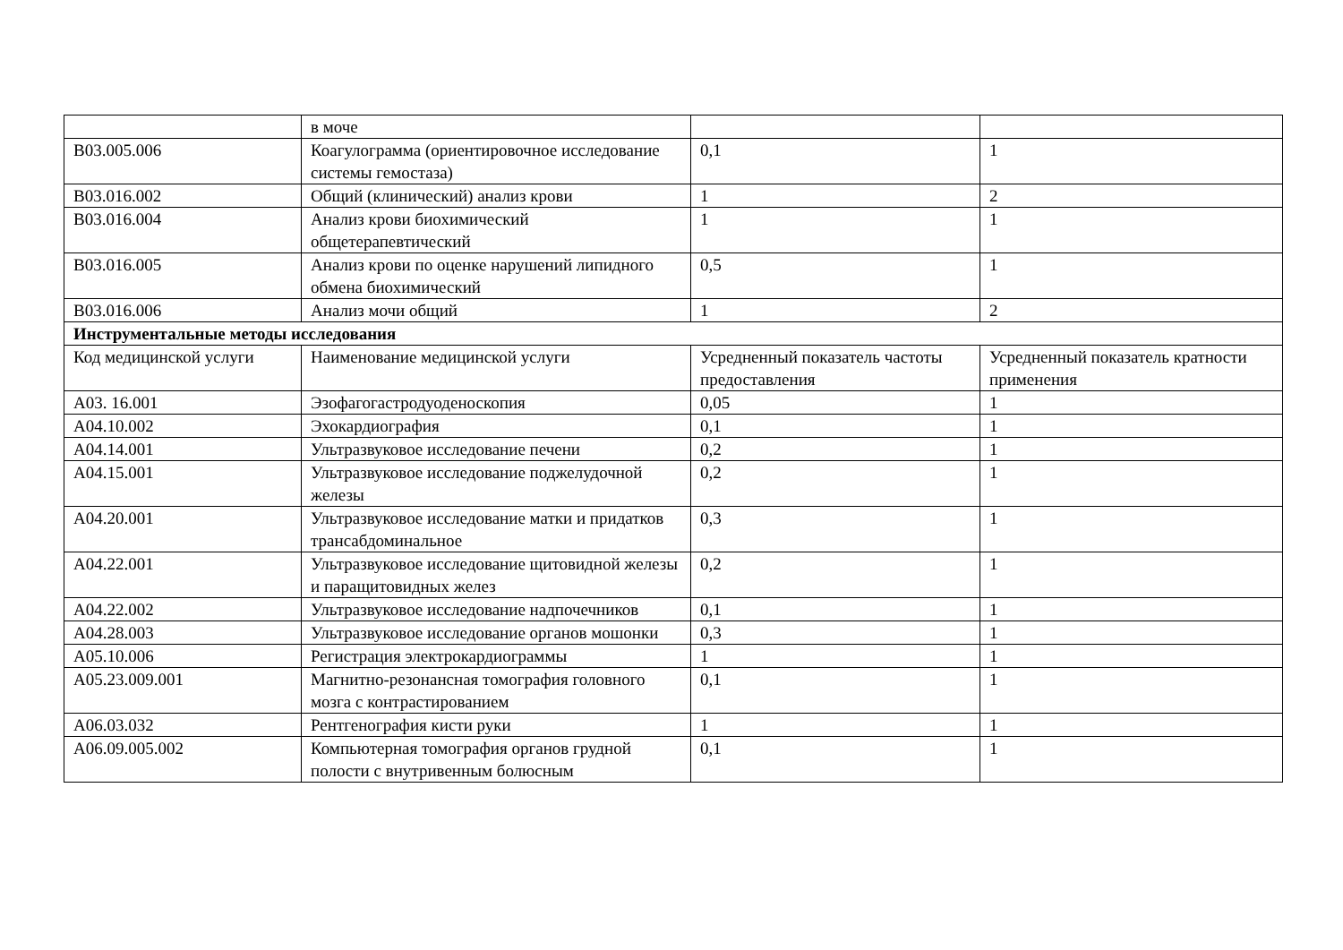| | в моче | | |
| B03.005.006 | Коагулограмма (ориентировочное исследование системы гемостаза) | 0,1 | 1 |
| B03.016.002 | Общий (клинический) анализ крови | 1 | 2 |
| B03.016.004 | Анализ крови биохимический общетерапевтический | 1 | 1 |
| B03.016.005 | Анализ крови по оценке нарушений липидного обмена биохимический | 0,5 | 1 |
| B03.016.006 | Анализ мочи общий | 1 | 2 |
| Инструментальные методы исследования | | | |
| Код медицинской услуги | Наименование медицинской услуги | Усредненный показатель частоты предоставления | Усредненный показатель кратности применения |
| A03. 16.001 | Эзофагогастродуоденоскопия | 0,05 | 1 |
| A04.10.002 | Эхокардиография | 0,1 | 1 |
| A04.14.001 | Ультразвуковое исследование печени | 0,2 | 1 |
| A04.15.001 | Ультразвуковое исследование поджелудочной железы | 0,2 | 1 |
| A04.20.001 | Ультразвуковое исследование матки и придатков трансабдоминальное | 0,3 | 1 |
| A04.22.001 | Ультразвуковое исследование щитовидной железы и паращитовидных желез | 0,2 | 1 |
| A04.22.002 | Ультразвуковое исследование надпочечников | 0,1 | 1 |
| A04.28.003 | Ультразвуковое исследование органов мошонки | 0,3 | 1 |
| A05.10.006 | Регистрация электрокардиограммы | 1 | 1 |
| A05.23.009.001 | Магнитно-резонансная томография головного мозга с контрастированием | 0,1 | 1 |
| A06.03.032 | Рентгенография кисти руки | 1 | 1 |
| A06.09.005.002 | Компьютерная томография органов грудной полости с внутривенным болюсным | 0,1 | 1 |